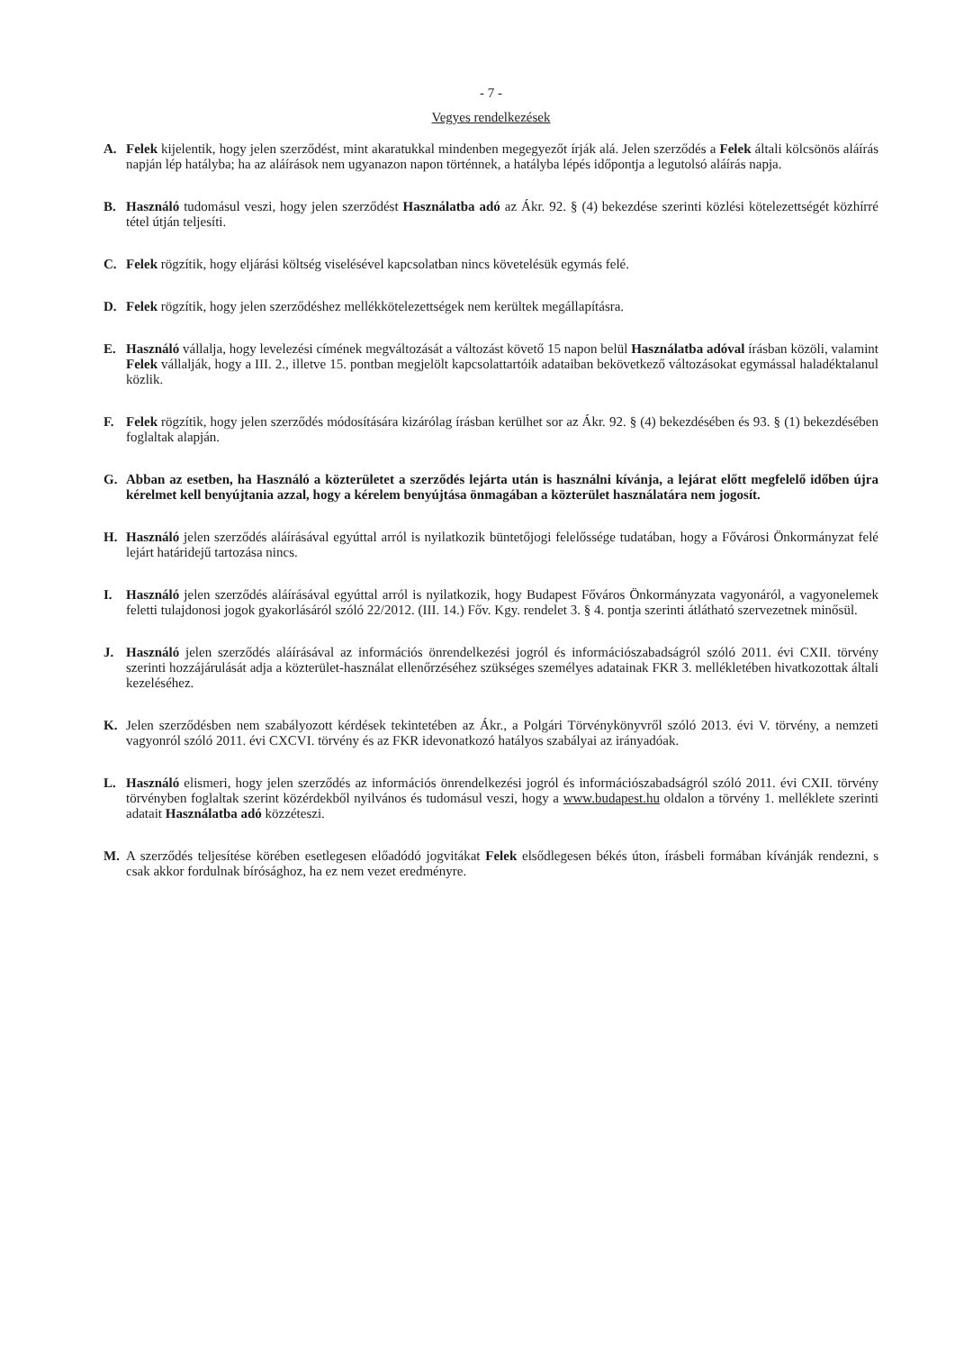- 7 -
Vegyes rendelkezések
A. Felek kijelentik, hogy jelen szerződést, mint akaratukkal mindenben megegyezőt írják alá. Jelen szerződés a Felek általi kölcsönös aláírás napján lép hatályba; ha az aláírások nem ugyanazon napon történnek, a hatályba lépés időpontja a legutolsó aláírás napja.
B. Használó tudomásul veszi, hogy jelen szerződést Használatba adó az Ákr. 92. § (4) bekezdése szerinti közlési kötelezettségét közhírré tétel útján teljesíti.
C. Felek rögzítik, hogy eljárási költség viselésével kapcsolatban nincs követelésük egymás felé.
D. Felek rögzítik, hogy jelen szerződéshez mellékkötelezettségek nem kerültek megállapításra.
E. Használó vállalja, hogy levelezési címének megváltozását a változást követő 15 napon belül Használatba adóval írásban közöli, valamint Felek vállalják, hogy a III. 2., illetve 15. pontban megjelölt kapcsolattartóik adataiban bekövetkező változásokat egymással haladéktalanul közlik.
F. Felek rögzítik, hogy jelen szerződés módosítására kizárólag írásban kerülhet sor az Ákr. 92. § (4) bekezdésében és 93. § (1) bekezdésében foglaltak alapján.
G. Abban az esetben, ha Használó a közterületet a szerződés lejárta után is használni kívánja, a lejárat előtt megfelelő időben újra kérelmet kell benyújtania azzal, hogy a kérelem benyújtása önmagában a közterület használatára nem jogosít.
H. Használó jelen szerződés aláírásával egyúttal arról is nyilatkozik büntetőjogi felelőssége tudatában, hogy a Fővárosi Önkormányzat felé lejárt határidejű tartozása nincs.
I. Használó jelen szerződés aláírásával egyúttal arról is nyilatkozik, hogy Budapest Főváros Önkormányzata vagyonáról, a vagyonelemek feletti tulajdonosi jogok gyakorlásáról szóló 22/2012. (III. 14.) Főv. Kgy. rendelet 3. § 4. pontja szerinti átlátható szervezetnek minősül.
J. Használó jelen szerződés aláírásával az információs önrendelkezési jogról és információszabadságról szóló 2011. évi CXII. törvény szerinti hozzájárulását adja a közterület-használat ellenőrzéséhez szükséges személyes adatainak FKR 3. mellékletében hivatkozottak általi kezeléséhez.
K. Jelen szerződésben nem szabályozott kérdések tekintetében az Ákr., a Polgári Törvénykönyvről szóló 2013. évi V. törvény, a nemzeti vagyonról szóló 2011. évi CXCVI. törvény és az FKR idevonatkozó hatályos szabályai az irányadóak.
L. Használó elismeri, hogy jelen szerződés az információs önrendelkezési jogról és információszabadságról szóló 2011. évi CXII. törvény törvényben foglaltak szerint közérdekből nyilvános és tudomásul veszi, hogy a www.budapest.hu oldalon a törvény 1. melléklete szerinti adatait Használatba adó közzéteszi.
M. A szerződés teljesítése körében esetlegesen előadódó jogvitákat Felek elsődlegesen békés úton, írásbeli formában kívánják rendezni, s csak akkor fordulnak bírósághoz, ha ez nem vezet eredményre.